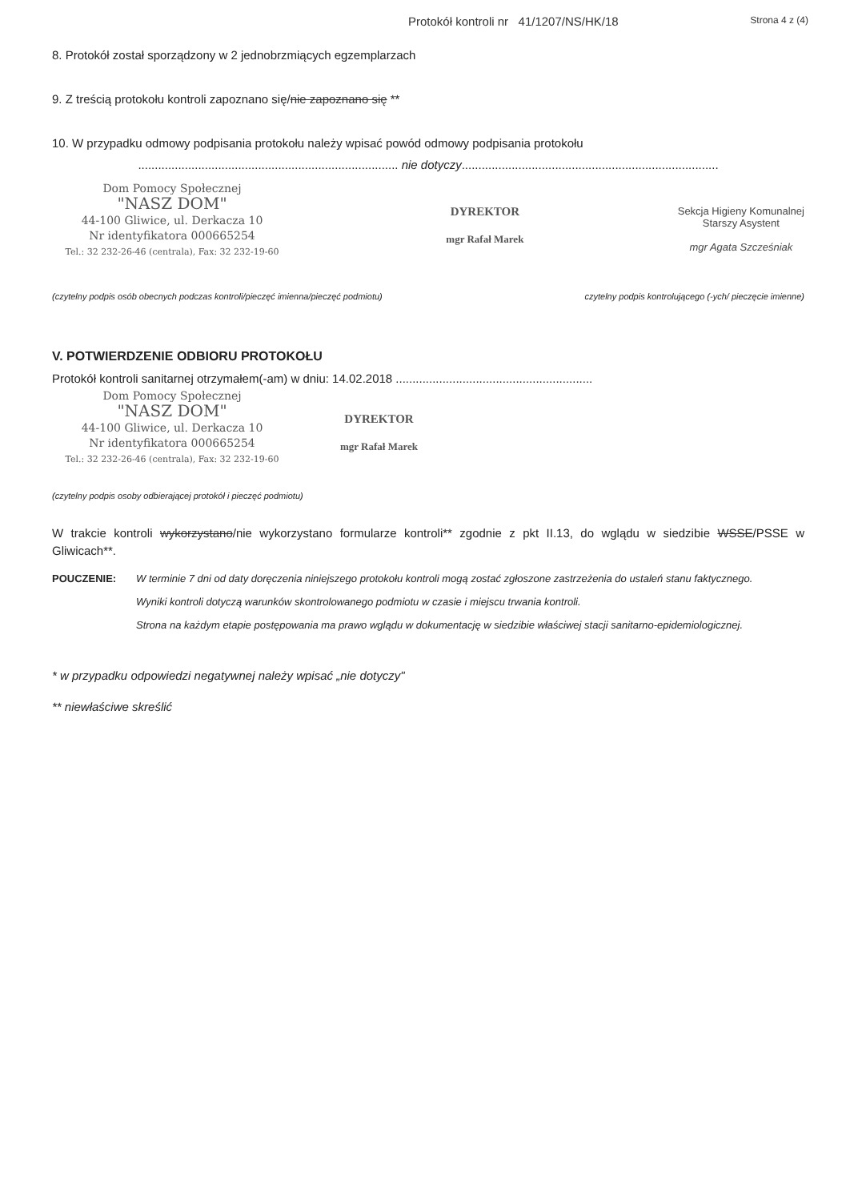Protokół kontroli nr 41/1207/NS/HK/18 Strona 4 z (4)
8. Protokół został sporządzony w 2 jednobrzmiących egzemplarzach
9. Z treścią protokołu kontroli zapoznano się/nie zapoznano się **
10. W przypadku odmowy podpisania protokołu należy wpisać powód odmowy podpisania protokołu
.............................................................................. nie dotyczy.............................................................................
Dom Pomocy Społecznej
"NASZ DOM"
44-100 Gliwice, ul. Derkacza 10
Nr identyfikatora 000665254
Tel.: 32 232-26-46 (centrala), Fax: 32 232-19-60
DYREKTOR
mgr Rafał Marek
Sekcja Higieny Komunalnej
Starszy Asystent
mgr Agata Szcześniak
(czytelny podpis osób obecnych podczas kontroli/pieczęć imienna/pieczęć podmiotu) czytelny podpis kontrolującego (-ych/ pieczęcie imienne)
V. POTWIERDZENIE ODBIORU PROTOKOŁU
Protokół kontroli sanitarnej otrzymałem(-am) w dniu: 14.02.2018 ...........................................................
Dom Pomocy Społecznej
"NASZ DOM"
44-100 Gliwice, ul. Derkacza 10
Nr identyfikatora 000665254
Tel.: 32 232-26-46 (centrala), Fax: 32 232-19-60
DYREKTOR
mgr Rafał Marek
(czytelny podpis osoby odbierającej protokół i pieczęć podmiotu)
W trakcie kontroli wykorzystano/nie wykorzystano formularze kontroli** zgodnie z pkt II.13, do wglądu w siedzibie WSSE/PSSE w Gliwicach**.
POUCZENIE: W terminie 7 dni od daty doręczenia niniejszego protokołu kontroli mogą zostać zgłoszone zastrzeżenia do ustaleń stanu faktycznego.
Wyniki kontroli dotyczą warunków skontrolowanego podmiotu w czasie i miejscu trwania kontroli.
Strona na każdym etapie postępowania ma prawo wglądu w dokumentację w siedzibie właściwej stacji sanitarno-epidemiologicznej.
* w przypadku odpowiedzi negatywnej należy wpisać „nie dotyczy"
** niewłaściwe skreślić